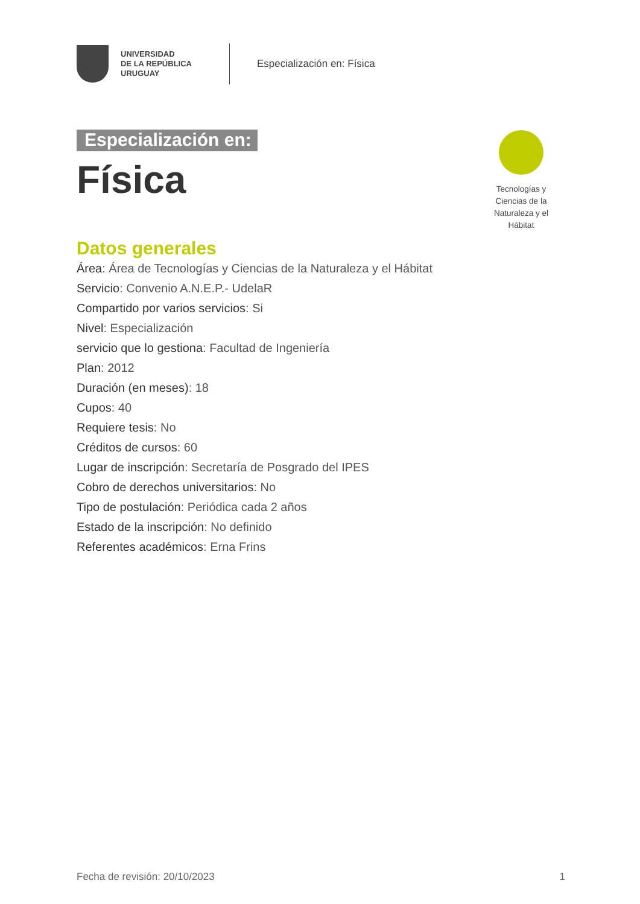UNIVERSIDAD
DE LA REPÚBLICA
URUGUAY
Especialización en: Física
Especialización en:
Física
Datos generales
Área: Área de Tecnologías y Ciencias de la Naturaleza y el Hábitat
Servicio: Convenio A.N.E.P.- UdelaR
Compartido por varios servicios: Si
Nivel: Especialización
servicio que lo gestiona: Facultad de Ingeniería
Plan: 2012
Duración (en meses): 18
Cupos: 40
Requiere tesis: No
Créditos de cursos: 60
Lugar de inscripción: Secretaría de Posgrado del IPES
Cobro de derechos universitarios: No
Tipo de postulación: Periódica cada 2 años
Estado de la inscripción: No definido
Referentes académicos: Erna Frins
Tecnologías y Ciencias de la Naturaleza y el Hábitat
Fecha de revisión: 20/10/2023 1